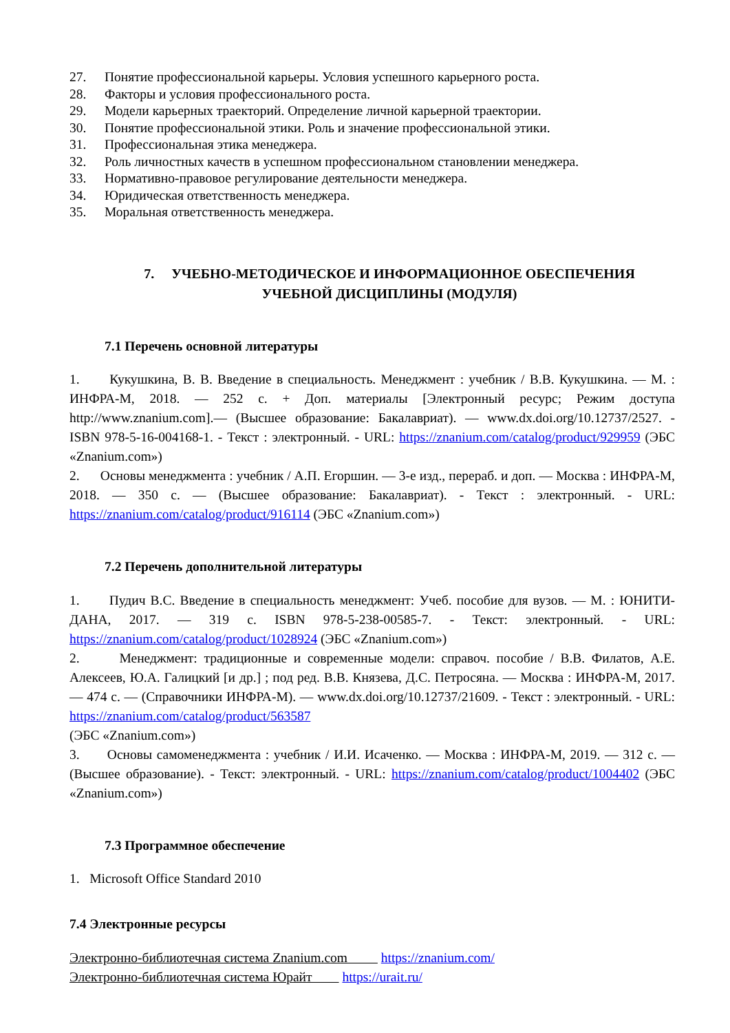27. Понятие профессиональной карьеры. Условия успешного карьерного роста.
28. Факторы и условия профессионального роста.
29. Модели карьерных траекторий. Определение личной карьерной траектории.
30. Понятие профессиональной этики. Роль и значение профессиональной этики.
31. Профессиональная этика менеджера.
32. Роль личностных качеств в успешном профессиональном становлении менеджера.
33. Нормативно-правовое регулирование деятельности менеджера.
34. Юридическая ответственность менеджера.
35. Моральная ответственность менеджера.
7. УЧЕБНО-МЕТОДИЧЕСКОЕ И ИНФОРМАЦИОННОЕ ОБЕСПЕЧЕНИЯ
УЧЕБНОЙ ДИСЦИПЛИНЫ (МОДУЛЯ)
7.1 Перечень основной литературы
1. Кукушкина, В. В. Введение в специальность. Менеджмент : учебник / В.В. Кукушкина. — М. : ИНФРА-М, 2018. — 252 с. + Доп. материалы [Электронный ресурс; Режим доступа http://www.znanium.com].— (Высшее образование: Бакалавриат). — www.dx.doi.org/10.12737/2527. - ISBN 978-5-16-004168-1. - Текст : электронный. - URL: https://znanium.com/catalog/product/929959 (ЭБС «Znanium.com»)
2. Основы менеджмента : учебник / А.П. Егоршин. — 3-е изд., перераб. и доп. — Москва : ИНФРА-М, 2018. — 350 с. — (Высшее образование: Бакалавриат). - Текст : электронный. - URL: https://znanium.com/catalog/product/916114 (ЭБС «Znanium.com»)
7.2 Перечень дополнительной литературы
1. Пудич В.С. Введение в специальность менеджмент: Учеб. пособие для вузов. — М. : ЮНИТИ-ДАНА, 2017. — 319 с. ISBN 978-5-238-00585-7. - Текст: электронный. - URL: https://znanium.com/catalog/product/1028924 (ЭБС «Znanium.com»)
2. Менеджмент: традиционные и современные модели: справоч. пособие / В.В. Филатов, А.Е. Алексеев, Ю.А. Галицкий [и др.] ; под ред. В.В. Князева, Д.С. Петросяна. — Москва : ИНФРА-М, 2017. — 474 с. — (Справочники ИНФРА-М). — www.dx.doi.org/10.12737/21609. - Текст : электронный. - URL: https://znanium.com/catalog/product/563587
(ЭБС «Znanium.com»)
3. Основы самоменеджмента : учебник / И.И. Исаченко. — Москва : ИНФРА-М, 2019. — 312 с. — (Высшее образование). - Текст: электронный. - URL: https://znanium.com/catalog/product/1004402 (ЭБС «Znanium.com»)
7.3 Программное обеспечение
1. Microsoft Office Standard 2010
7.4 Электронные ресурсы
Электронно-библиотечная система Znanium.com https://znanium.com/
Электронно-библиотечная система Юрайт https://urait.ru/